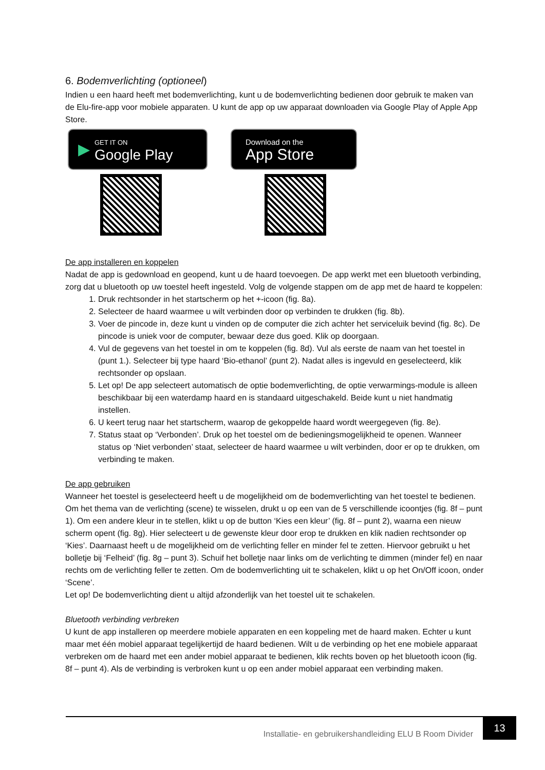6. Bodemverlichting (optioneel)
Indien u een haard heeft met bodemverlichting, kunt u de bodemverlichting bedienen door gebruik te maken van de Elu-fire-app voor mobiele apparaten. U kunt de app op uw apparaat downloaden via Google Play of Apple App Store.
▶ GET IT ON
Google Play
Download on the
App Store
De app installeren en koppelen
Nadat de app is gedownload en geopend, kunt u de haard toevoegen. De app werkt met een bluetooth verbinding, zorg dat u bluetooth op uw toestel heeft ingesteld. Volg de volgende stappen om de app met de haard te koppelen:
1. Druk rechtsonder in het startscherm op het +-icoon (fig. 8a).
2. Selecteer de haard waarmee u wilt verbinden door op verbinden te drukken (fig. 8b).
3. Voer de pincode in, deze kunt u vinden op de computer die zich achter het serviceluik bevind (fig. 8c). De pincode is uniek voor de computer, bewaar deze dus goed. Klik op doorgaan.
4. Vul de gegevens van het toestel in om te koppelen (fig. 8d). Vul als eerste de naam van het toestel in (punt 1.). Selecteer bij type haard ‘Bio-ethanol’ (punt 2). Nadat alles is ingevuld en geselecteerd, klik rechtsonder op opslaan.
5. Let op! De app selecteert automatisch de optie bodemverlichting, de optie verwarmings-module is alleen beschikbaar bij een waterdamp haard en is standaard uitgeschakeld. Beide kunt u niet handmatig instellen.
6. U keert terug naar het startscherm, waarop de gekoppelde haard wordt weergegeven (fig. 8e).
7. Status staat op ‘Verbonden’. Druk op het toestel om de bedieningsmogelijkheid te openen. Wanneer status op ‘Niet verbonden’ staat, selecteer de haard waarmee u wilt verbinden, door er op te drukken, om verbinding te maken.
De app gebruiken
Wanneer het toestel is geselecteerd heeft u de mogelijkheid om de bodemverlichting van het toestel te bedienen.
Om het thema van de verlichting (scene) te wisselen, drukt u op een van de 5 verschillende icoontjes (fig. 8f – punt 1). Om een andere kleur in te stellen, klikt u op de button ‘Kies een kleur’ (fig. 8f – punt 2), waarna een nieuw scherm opent (fig. 8g). Hier selecteert u de gewenste kleur door erop te drukken en klik nadien rechtsonder op ‘Kies’. Daarnaast heeft u de mogelijkheid om de verlichting feller en minder fel te zetten. Hiervoor gebruikt u het bolletje bij ‘Felheid’ (fig. 8g – punt 3). Schuif het bolletje naar links om de verlichting te dimmen (minder fel) en naar rechts om de verlichting feller te zetten. Om de bodemverlichting uit te schakelen, klikt u op het On/Off icoon, onder ‘Scene’.
Let op! De bodemverlichting dient u altijd afzonderlijk van het toestel uit te schakelen.
Bluetooth verbinding verbreken
U kunt de app installeren op meerdere mobiele apparaten en een koppeling met de haard maken. Echter u kunt maar met één mobiel apparaat tegelijkertijd de haard bedienen. Wilt u de verbinding op het ene mobiele apparaat verbreken om de haard met een ander mobiel apparaat te bedienen, klik rechts boven op het bluetooth icoon (fig. 8f – punt 4). Als de verbinding is verbroken kunt u op een ander mobiel apparaat een verbinding maken.
Installatie- en gebruikershandleiding ELU B Room Divider
13